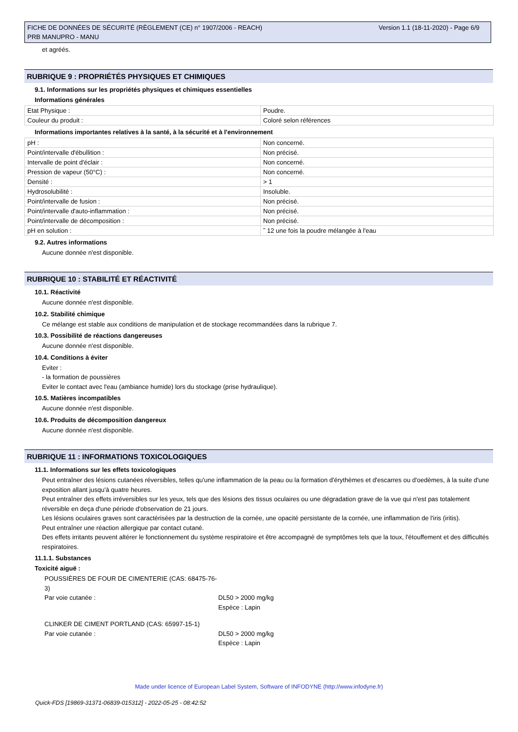Version 1.1 (18-11-2020) - Page 6/9 FICHE DE DONNÉES DE SÉCURITÉ (RÈGLEMENT (CE) n° 1907/2006 - REACH)
PRB MANUPRO - MANU
et agréés.
RUBRIQUE 9 : PROPRIÉTÉS PHYSIQUES ET CHIMIQUES
9.1. Informations sur les propriétés physiques et chimiques essentielles
Informations générales
| Etat Physique : | Poudre. |
| Couleur du produit : | Coloré selon références |
Informations importantes relatives à la santé, à la sécurité et à l'environnement
| pH : | Non concerné. |
| Point/intervalle d'ébullition : | Non précisé. |
| Intervalle de point d'éclair : | Non concerné. |
| Pression de vapeur (50°C) : | Non concerné. |
| Densité : | > 1 |
| Hydrosolubilité : | Insoluble. |
| Point/intervalle de fusion : | Non précisé. |
| Point/intervalle d'auto-inflammation : | Non précisé. |
| Point/intervalle de décomposition : | Non précisé. |
| pH en solution : | ˜ 12 une fois la poudre mélangée à l'eau |
9.2. Autres informations
Aucune donnée n'est disponible.
RUBRIQUE 10 : STABILITÉ ET RÉACTIVITÉ
10.1. Réactivité
Aucune donnée n'est disponible.
10.2. Stabilité chimique
Ce mélange est stable aux conditions de manipulation et de stockage recommandées dans la rubrique 7.
10.3. Possibilité de réactions dangereuses
Aucune donnée n'est disponible.
10.4. Conditions à éviter
Eviter :
- la formation de poussières
Eviter le contact avec l'eau (ambiance humide) lors du stockage (prise hydraulique).
10.5. Matières incompatibles
Aucune donnée n'est disponible.
10.6. Produits de décomposition dangereux
Aucune donnée n'est disponible.
RUBRIQUE 11 : INFORMATIONS TOXICOLOGIQUES
11.1. Informations sur les effets toxicologiques
Peut entraîner des lésions cutanées réversibles, telles qu'une inflammation de la peau ou la formation d'érythèmes et d'escarres ou d'oedèmes, à la suite d'une exposition allant jusqu'à quatre heures.
Peut entraîner des effets irréversibles sur les yeux, tels que des lésions des tissus oculaires ou une dégradation grave de la vue qui n'est pas totalement réversible en deça d'une période d'observation de 21 jours.
Les lésions oculaires graves sont caractérisées par la destruction de la cornée, une opacité persistante de la cornée, une inflammation de l'iris (iritis).
Peut entraîner une réaction allergique par contact cutané.
Des effets irritants peuvent altérer le fonctionnement du système respiratoire et être accompagné de symptômes tels que la toux, l'étouffement et des difficultés respiratoires.
11.1.1. Substances
Toxicité aiguë :
POUSSIÈRES DE FOUR DE CIMENTERIE (CAS: 68475-76-3)
Par voie cutanée : DL50 > 2000 mg/kg
Espèce : Lapin
CLINKER DE CIMENT PORTLAND (CAS: 65997-15-1)
Par voie cutanée : DL50 > 2000 mg/kg
Espèce : Lapin
Made under licence of European Label System, Software of INFODYNE (http://www.infodyne.fr)
Quick-FDS [19869-31371-06839-015312] - 2022-05-25 - 08:42:52